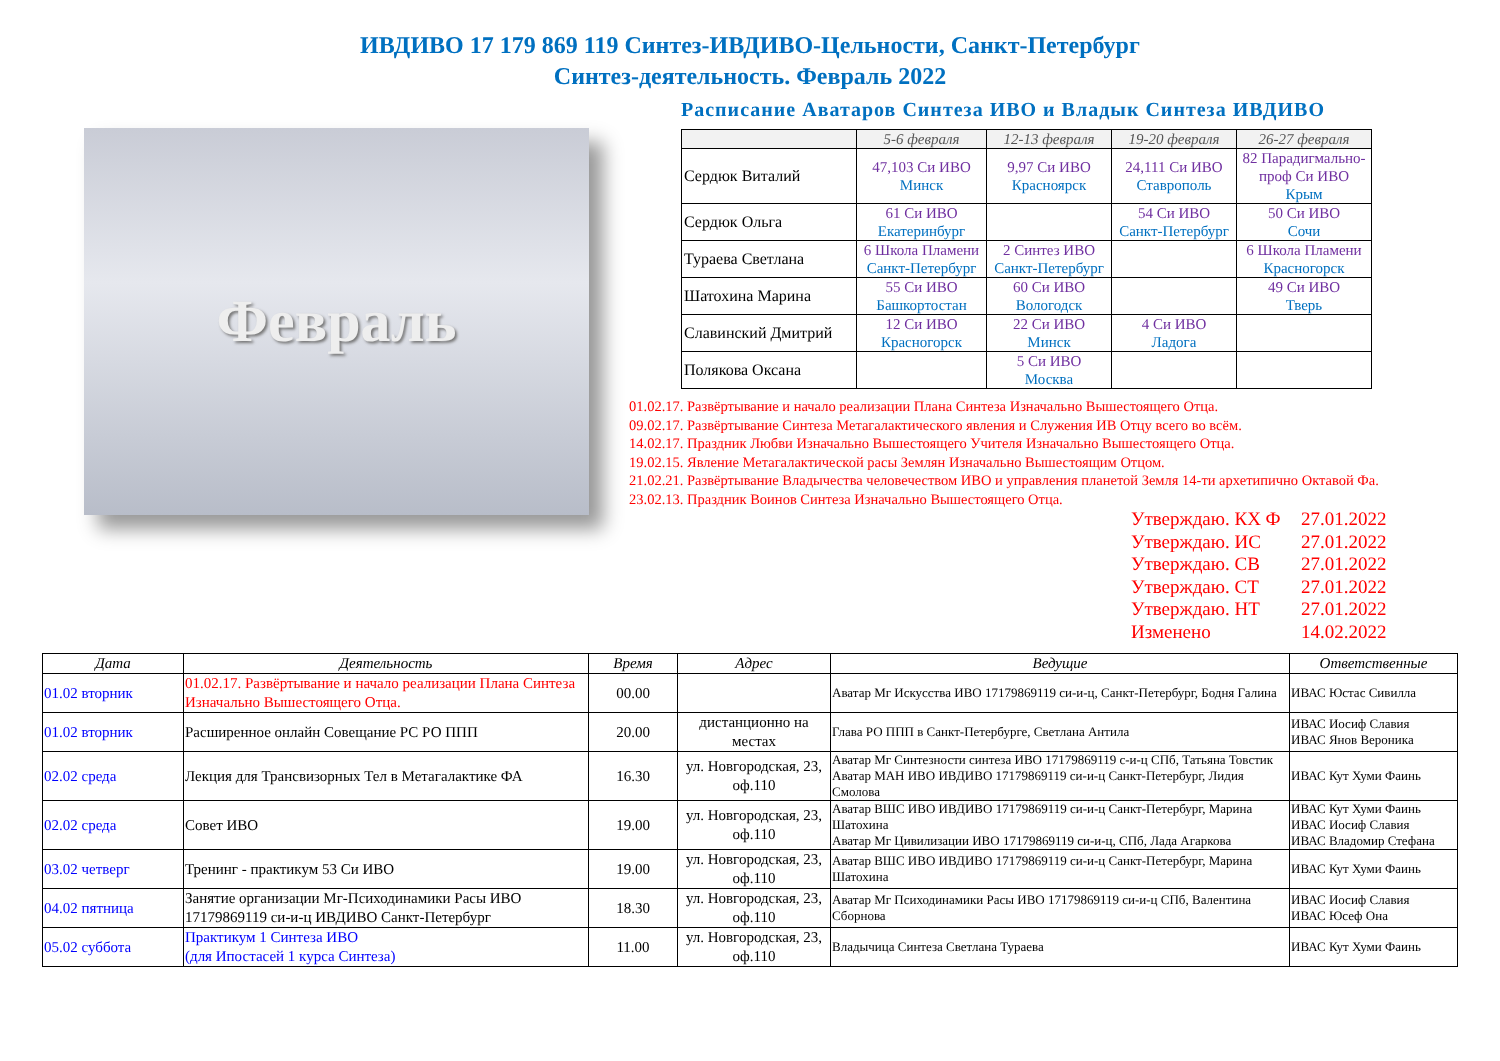ИВДИВО 17 179 869 119 Синтез-ИВДИВО-Цельности, Санкт-Петербург
Синтез-деятельность. Февраль 2022
Февраль
Расписание Аватаров Синтеза ИВО и Владык Синтеза ИВДИВО
| | 5-6 февраля | 12-13 февраля | 19-20 февраля | 26-27 февраля |
| --- | --- | --- | --- | --- |
| Сердюк Виталий | 47,103 Си ИВО Минск | 9,97 Си ИВО Красноярск | 24,111 Си ИВО Ставрополь | 82 Парадигмально-проф Си ИВО Крым |
| Сердюк Ольга | 61 Си ИВО Екатеринбург | | 54 Си ИВО Санкт-Петербург | 50 Си ИВО Сочи |
| Тураева Светлана | 6 Школа Пламени Санкт-Петербург | 2 Синтез ИВО Санкт-Петербург | | 6 Школа Пламени Красногорск |
| Шатохина Марина | 55 Си ИВО Башкортостан | 60 Си ИВО Вологодск | | 49 Си ИВО Тверь |
| Славинский Дмитрий | 12 Си ИВО Красногорск | 22 Си ИВО Минск | 4 Си ИВО Ладога | |
| Полякова Оксана | | 5 Си ИВО Москва | | |
01.02.17. Развёртывание и начало реализации Плана Синтеза Изначально Вышестоящего Отца.
09.02.17. Развёртывание Синтеза Метагалактического явления и Служения ИВ Отцу всего во всём.
14.02.17. Праздник Любви Изначально Вышестоящего Учителя Изначально Вышестоящего Отца.
19.02.15. Явление Метагалактической расы Землян Изначально Вышестоящим Отцом.
21.02.21. Развёртывание Владычества человечеством ИВО и управления планетой Земля 14-ти архетипично Октавой Фа.
23.02.13. Праздник Воинов Синтеза Изначально Вышестоящего Отца.
Утверждаю. КХ Ф 27.01.2022
Утверждаю. ИС 27.01.2022
Утверждаю. СВ 27.01.2022
Утверждаю. СТ 27.01.2022
Утверждаю. НТ 27.01.2022
Изменено 14.02.2022
| Дата | Деятельность | Время | Адрес | Ведущие | Ответственные |
| --- | --- | --- | --- | --- | --- |
| 01.02 вторник | 01.02.17. Развёртывание и начало реализации Плана Синтеза Изначально Вышестоящего Отца. | 00.00 | | Аватар Мг Искусства ИВО 17179869119 си-и-ц, Санкт-Петербург, Бодня Галина | ИВАС Юстас Сивилла |
| 01.02 вторник | Расширенное онлайн Совещание РС РО ППП | 20.00 | дистанционно на местах | Глава РО ППП в Санкт-Петербурге, Светлана Антила | ИВАС Иосиф Славия ИВАС Янов Вероника |
| 02.02 среда | Лекция для Трансвизорных Тел в Метагалактике ФА | 16.30 | ул. Новгородская, 23, оф.110 | Аватар Мг Синтезности синтеза ИВО 17179869119 с-и-ц СПб, Татьяна Товстик Аватар МАН ИВО ИВДИВО 17179869119 си-и-ц Санкт-Петербург, Лидия Смолова | ИВАС Кут Хуми Фаинь |
| 02.02 среда | Совет ИВО | 19.00 | ул. Новгородская, 23, оф.110 | Аватар ВШС ИВО ИВДИВО 17179869119 си-и-ц Санкт-Петербург, Марина Шатохина Аватар Мг Цивилизации ИВО 17179869119 си-и-ц, СПб, Лада Агаркова | ИВАС Кут Хуми Фаинь ИВАС Иосиф Славия ИВАС Владомир Стефана |
| 03.02 четверг | Тренинг - практикум 53 Си ИВО | 19.00 | ул. Новгородская, 23, оф.110 | Аватар ВШС ИВО ИВДИВО 17179869119 си-и-ц Санкт-Петербург, Марина Шатохина | ИВАС Кут Хуми Фаинь |
| 04.02 пятница | Занятие организации Мг-Психодинамики Расы ИВО 17179869119 си-и-ц ИВДИВО Санкт-Петербург | 18.30 | ул. Новгородская, 23, оф.110 | Аватар Мг Психодинамики Расы ИВО 17179869119 си-и-ц СПб, Валентина Сборнова | ИВАС Иосиф Славия ИВАС Юсеф Она |
| 05.02 суббота | Практикум 1 Синтеза ИВО (для Ипостасей 1 курса Синтеза) | 11.00 | ул. Новгородская, 23, оф.110 | Владычица Синтеза Светлана Тураева | ИВАС Кут Хуми Фаинь |